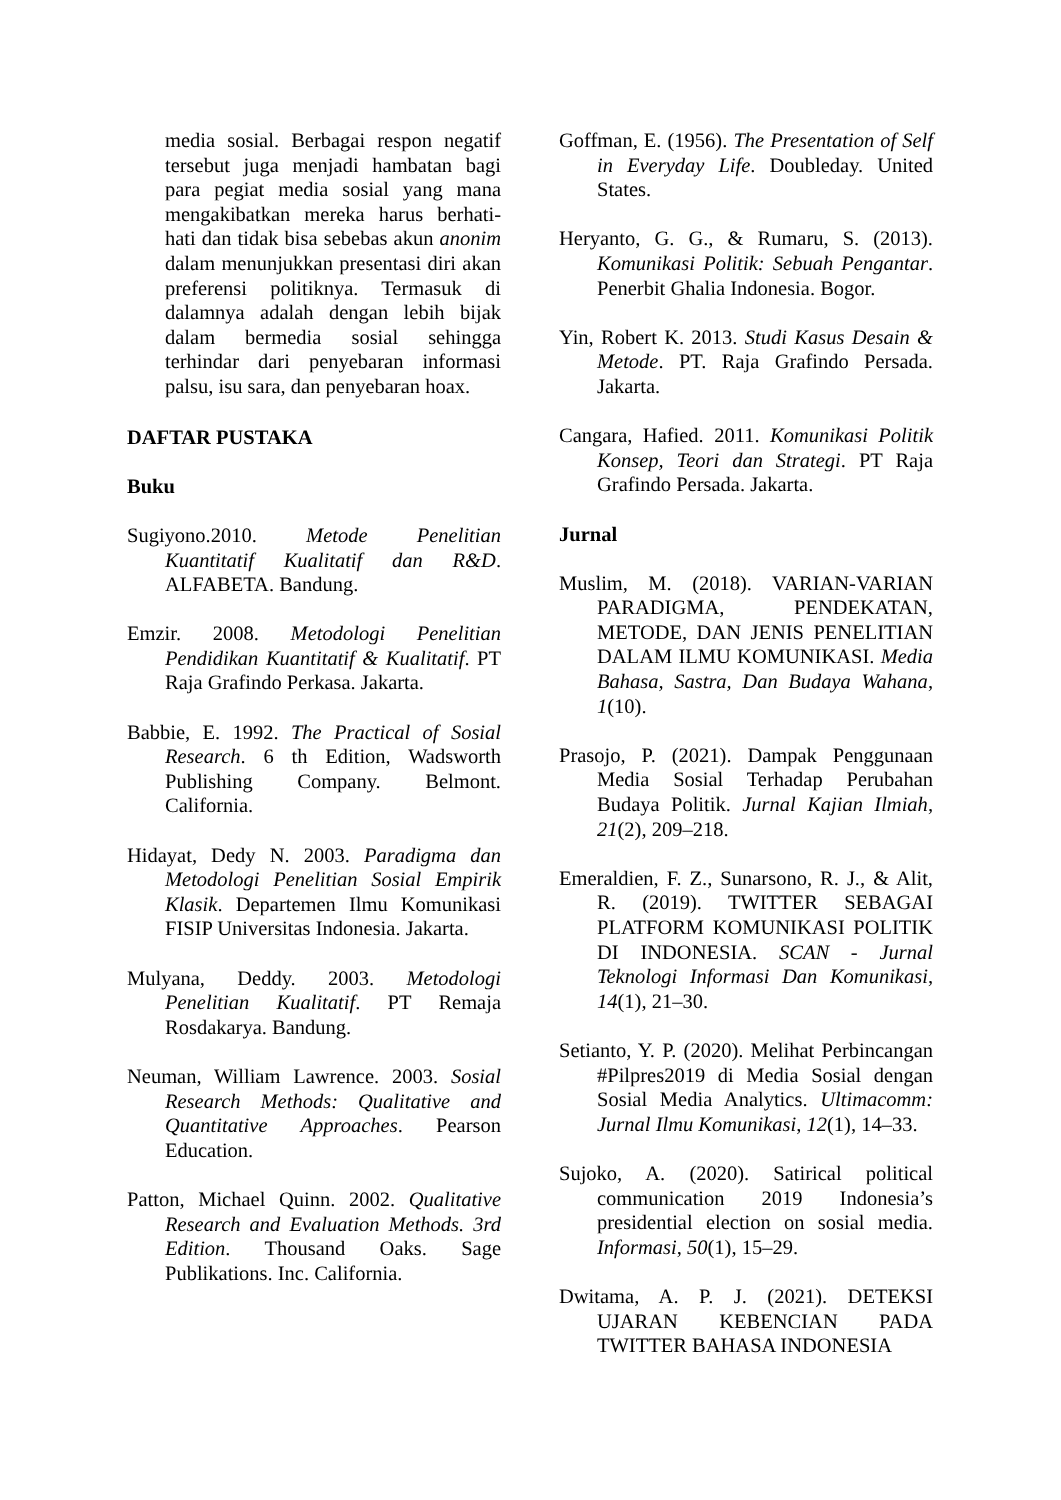media sosial. Berbagai respon negatif tersebut juga menjadi hambatan bagi para pegiat media sosial yang mana mengakibatkan mereka harus berhati-hati dan tidak bisa sebebas akun anonim dalam menunjukkan presentasi diri akan preferensi politiknya. Termasuk di dalamnya adalah dengan lebih bijak dalam bermedia sosial sehingga terhindar dari penyebaran informasi palsu, isu sara, dan penyebaran hoax.
DAFTAR PUSTAKA
Buku
Sugiyono.2010. Metode Penelitian Kuantitatif Kualitatif dan R&D. ALFABETA. Bandung.
Emzir. 2008. Metodologi Penelitian Pendidikan Kuantitatif & Kualitatif. PT Raja Grafindo Perkasa. Jakarta.
Babbie, E. 1992. The Practical of Sosial Research. 6 th Edition, Wadsworth Publishing Company. Belmont. California.
Hidayat, Dedy N. 2003. Paradigma dan Metodologi Penelitian Sosial Empirik Klasik. Departemen Ilmu Komunikasi FISIP Universitas Indonesia. Jakarta.
Mulyana, Deddy. 2003. Metodologi Penelitian Kualitatif. PT Remaja Rosdakarya. Bandung.
Neuman, William Lawrence. 2003. Sosial Research Methods: Qualitative and Quantitative Approaches. Pearson Education.
Patton, Michael Quinn. 2002. Qualitative Research and Evaluation Methods. 3rd Edition. Thousand Oaks. Sage Publikations. Inc. California.
Goffman, E. (1956). The Presentation of Self in Everyday Life. Doubleday. United States.
Heryanto, G. G., & Rumaru, S. (2013). Komunikasi Politik: Sebuah Pengantar. Penerbit Ghalia Indonesia. Bogor.
Yin, Robert K. 2013. Studi Kasus Desain & Metode. PT. Raja Grafindo Persada. Jakarta.
Cangara, Hafied. 2011. Komunikasi Politik Konsep, Teori dan Strategi. PT Raja Grafindo Persada. Jakarta.
Jurnal
Muslim, M. (2018). VARIAN-VARIAN PARADIGMA, PENDEKATAN, METODE, DAN JENIS PENELITIAN DALAM ILMU KOMUNIKASI. Media Bahasa, Sastra, Dan Budaya Wahana, 1(10).
Prasojo, P. (2021). Dampak Penggunaan Media Sosial Terhadap Perubahan Budaya Politik. Jurnal Kajian Ilmiah, 21(2), 209–218.
Emeraldien, F. Z., Sunarsono, R. J., & Alit, R. (2019). TWITTER SEBAGAI PLATFORM KOMUNIKASI POLITIK DI INDONESIA. SCAN - Jurnal Teknologi Informasi Dan Komunikasi, 14(1), 21–30.
Setianto, Y. P. (2020). Melihat Perbincangan #Pilpres2019 di Media Sosial dengan Sosial Media Analytics. Ultimacomm: Jurnal Ilmu Komunikasi, 12(1), 14–33.
Sujoko, A. (2020). Satirical political communication 2019 Indonesia’s presidential election on sosial media. Informasi, 50(1), 15–29.
Dwitama, A. P. J. (2021). DETEKSI UJARAN KEBENCIAN PADA TWITTER BAHASA INDONESIA